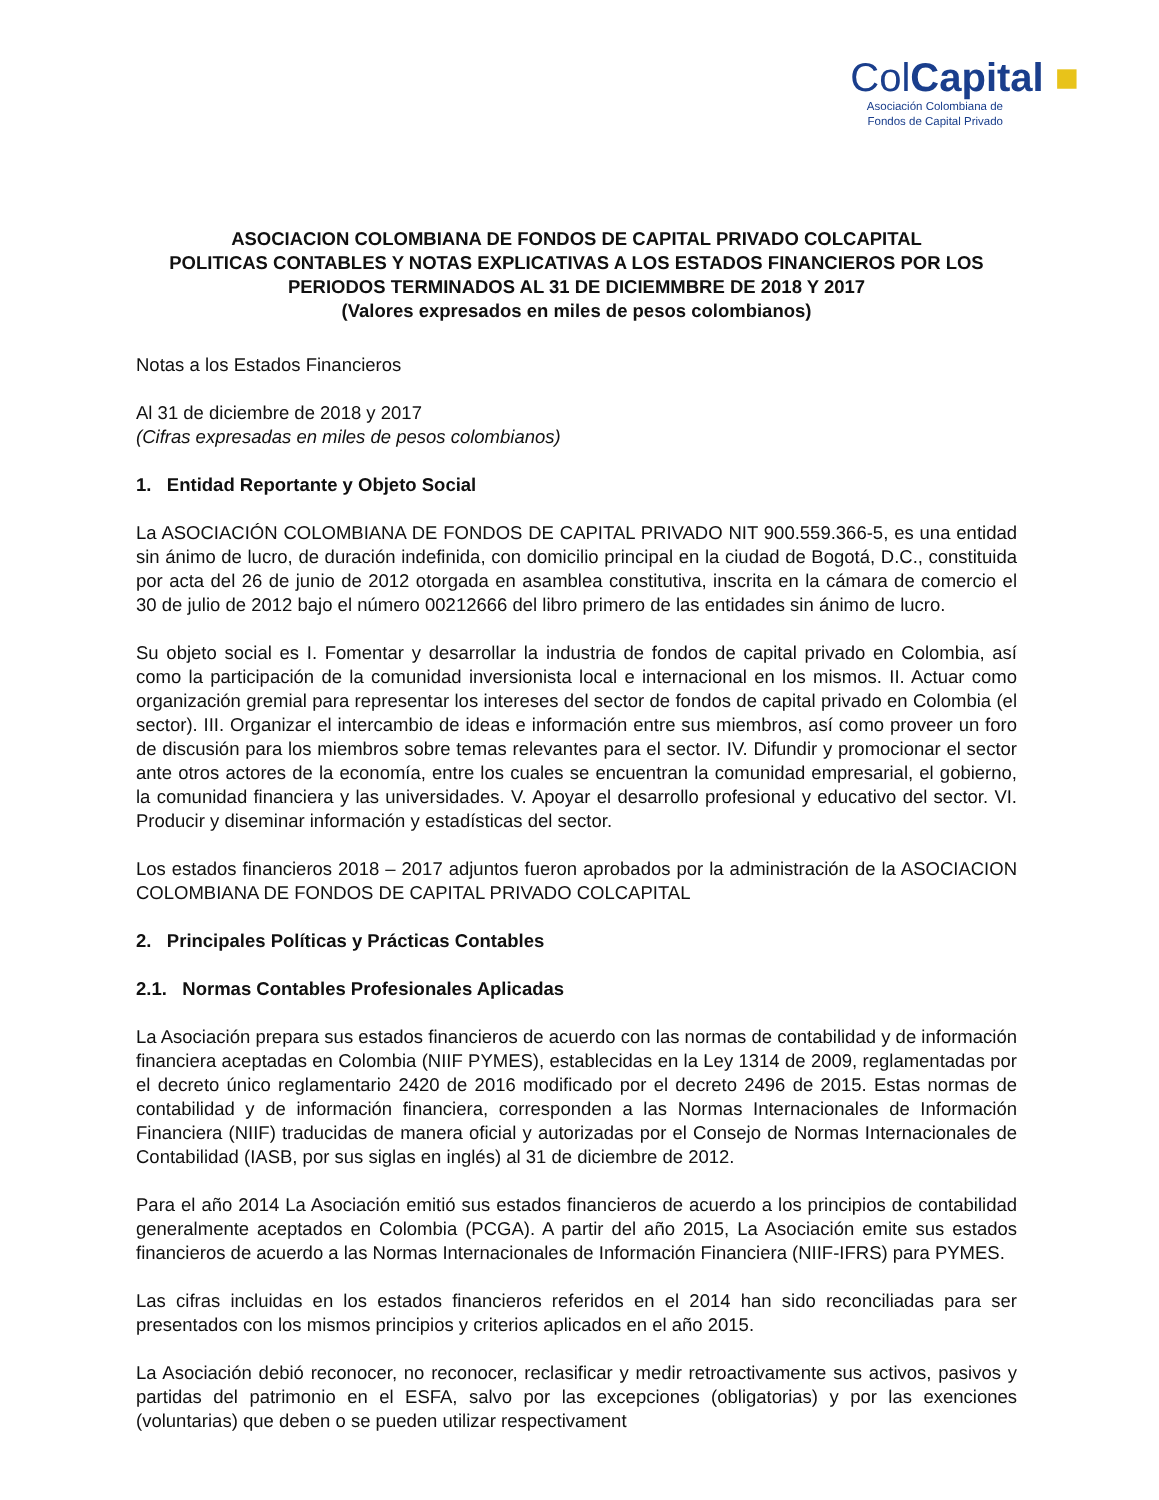ColCapital ■
Asociación Colombiana de
Fondos de Capital Privado
ASOCIACION COLOMBIANA DE FONDOS DE CAPITAL PRIVADO COLCAPITAL
POLITICAS CONTABLES Y NOTAS EXPLICATIVAS A LOS ESTADOS FINANCIEROS POR LOS PERIODOS TERMINADOS AL 31 DE DICIEMMBRE DE 2018 Y 2017
(Valores expresados en miles de pesos colombianos)
Notas a los Estados Financieros
Al 31 de diciembre de 2018 y 2017
(Cifras expresadas en miles de pesos colombianos)
1. Entidad Reportante y Objeto Social
La ASOCIACIÓN COLOMBIANA DE FONDOS DE CAPITAL PRIVADO NIT 900.559.366-5, es una entidad sin ánimo de lucro, de duración indefinida, con domicilio principal en la ciudad de Bogotá, D.C., constituida por acta del 26 de junio de 2012 otorgada en asamblea constitutiva, inscrita en la cámara de comercio el 30 de julio de 2012 bajo el número 00212666 del libro primero de las entidades sin ánimo de lucro.
Su objeto social es I. Fomentar y desarrollar la industria de fondos de capital privado en Colombia, así como la participación de la comunidad inversionista local e internacional en los mismos. II. Actuar como organización gremial para representar los intereses del sector de fondos de capital privado en Colombia (el sector). III. Organizar el intercambio de ideas e información entre sus miembros, así como proveer un foro de discusión para los miembros sobre temas relevantes para el sector. IV. Difundir y promocionar el sector ante otros actores de la economía, entre los cuales se encuentran la comunidad empresarial, el gobierno, la comunidad financiera y las universidades. V. Apoyar el desarrollo profesional y educativo del sector. VI. Producir y diseminar información y estadísticas del sector.
Los estados financieros 2018 – 2017 adjuntos fueron aprobados por la administración de la ASOCIACION COLOMBIANA DE FONDOS DE CAPITAL PRIVADO COLCAPITAL
2. Principales Políticas y Prácticas Contables
2.1. Normas Contables Profesionales Aplicadas
La Asociación prepara sus estados financieros de acuerdo con las normas de contabilidad y de información financiera aceptadas en Colombia (NIIF PYMES), establecidas en la Ley 1314 de 2009, reglamentadas por el decreto único reglamentario 2420 de 2016 modificado por el decreto 2496 de 2015. Estas normas de contabilidad y de información financiera, corresponden a las Normas Internacionales de Información Financiera (NIIF) traducidas de manera oficial y autorizadas por el Consejo de Normas Internacionales de Contabilidad (IASB, por sus siglas en inglés) al 31 de diciembre de 2012.
Para el año 2014 La Asociación emitió sus estados financieros de acuerdo a los principios de contabilidad generalmente aceptados en Colombia (PCGA). A partir del año 2015, La Asociación emite sus estados financieros de acuerdo a las Normas Internacionales de Información Financiera (NIIF-IFRS) para PYMES.
Las cifras incluidas en los estados financieros referidos en el 2014 han sido reconciliadas para ser presentados con los mismos principios y criterios aplicados en el año 2015.
La Asociación debió reconocer, no reconocer, reclasificar y medir retroactivamente sus activos, pasivos y partidas del patrimonio en el ESFA, salvo por las excepciones (obligatorias) y por las exenciones (voluntarias) que deben o se pueden utilizar respectivament